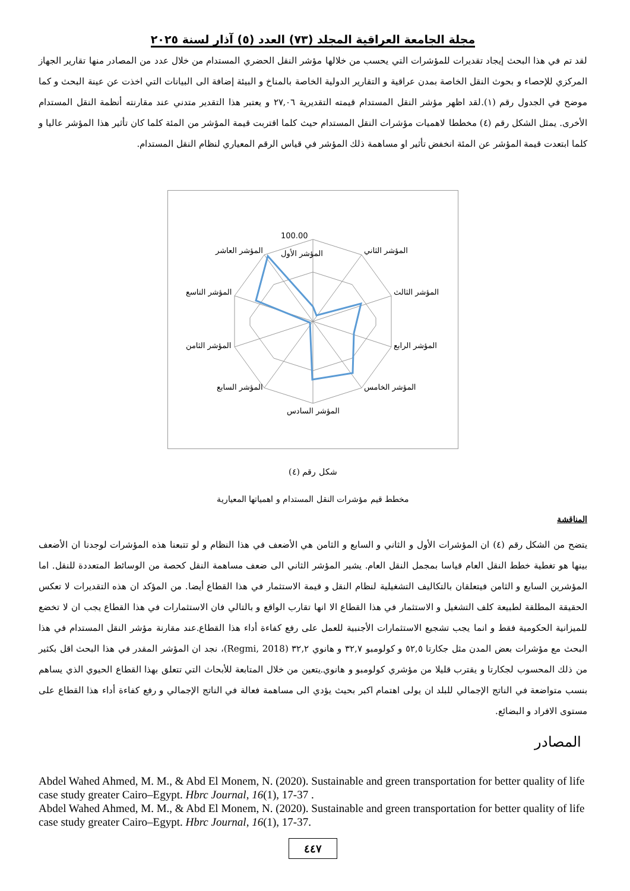مجلة الجامعة العراقية المجلد (٧٣) العدد (٥) آذار لسنة ٢٠٢٥
لقد تم في هذا البحث إيجاد تقديرات للمؤشرات التي يحسب من خلالها مؤشر النقل الحضري المستدام من خلال عدد من المصادر منها تقارير الجهاز المركزي للإحصاء و بحوث النقل الخاصة بمدن عراقية و التقارير الدولية الخاصة بالمناخ و البيئة إضافة الى البيانات التي اخذت عن عينة البحث و كما موضح في الجدول رقم (١).لقد اظهر مؤشر النقل المستدام قيمته التقديرية ٢٧,٠٦ و يعتبر هذا التقدير متدني عند مقارنته أنظمة النقل المستدام الأخرى. يمثل الشكل رقم (٤) مخططا لاهميات مؤشرات النقل المستدام حيث كلما اقتربت قيمة المؤشر من المئة كلما كان تأثير هذا المؤشر عاليا و كلما ابتعدت قيمة المؤشر عن المئة انخفض تأثير او مساهمة ذلك المؤشر في قياس الرقم المعياري لنظام النقل المستدام.
100.00
المؤشر الأول
المؤشر الثاني
المؤشر الثالث
المؤشر الرابع
المؤشر الخامس
المؤشر السادس
المؤشر السابع
المؤشر الثامن
المؤشر التاسع
المؤشر العاشر
شكل رقم (٤)
مخطط قيم مؤشرات النقل المستدام و اهمياتها المعيارية
المناقشة
يتضح من الشكل رقم (٤) ان المؤشرات الأول و الثاني و السابع و الثامن هي الأضعف في هذا النظام و لو تتبعنا هذه المؤشرات لوجدنا ان الأضعف بينها هو تغطية خطط النقل العام قياسا بمجمل النقل العام. يشير المؤشر الثاني الى ضعف مساهمة النقل كحصة من الوسائط المتعددة للنقل. اما المؤشرين السابع و الثامن فيتعلقان بالتكاليف التشغيلية لنظام النقل و قيمة الاستثمار في هذا القطاع أيضا. من المؤكد ان هذه التقديرات لا تعكس الحقيقة المطلقة لطبيعة كلف التشغيل و الاستثمار في هذا القطاع الا انها تقارب الواقع و بالتالي فان الاستثمارات في هذا القطاع يجب ان لا تخضع للميزانية الحكومية فقط و انما يجب تشجيع الاستثمارات الأجنبية للعمل على رفع كفاءة أداء هذا القطاع.عند مقارنة مؤشر النقل المستدام في هذا البحث مع مؤشرات بعض المدن مثل جكارتا ٥٢,٥ و كولومبو ٣٢,٧ و هانوي ٣٢,٢ (Regmi, 2018)، نجد ان المؤشر المقدر في هذا البحث اقل بكثير من ذلك المحسوب لجكارتا و يقترب قليلا من مؤشري كولومبو و هانوي.يتعين من خلال المتابعة للأبحاث التي تتعلق بهذا القطاع الحيوي الذي يساهم بنسب متواضعة في الناتج الإجمالي للبلد ان يولى اهتمام اكبر بحيث يؤدي الى مساهمة فعالة في الناتج الإجمالي و رفع كفاءة أداء هذا القطاع على مستوى الافراد و البضائع.
المصادر
Abdel Wahed Ahmed, M. M., & Abd El Monem, N. (2020). Sustainable and green transportation for better quality of life case study greater Cairo–Egypt. Hbrc Journal, 16(1), 17-37 .
Abdel Wahed Ahmed, M. M., & Abd El Monem, N. (2020). Sustainable and green transportation for better quality of life case study greater Cairo–Egypt. Hbrc Journal, 16(1), 17-37.
٤٤٧